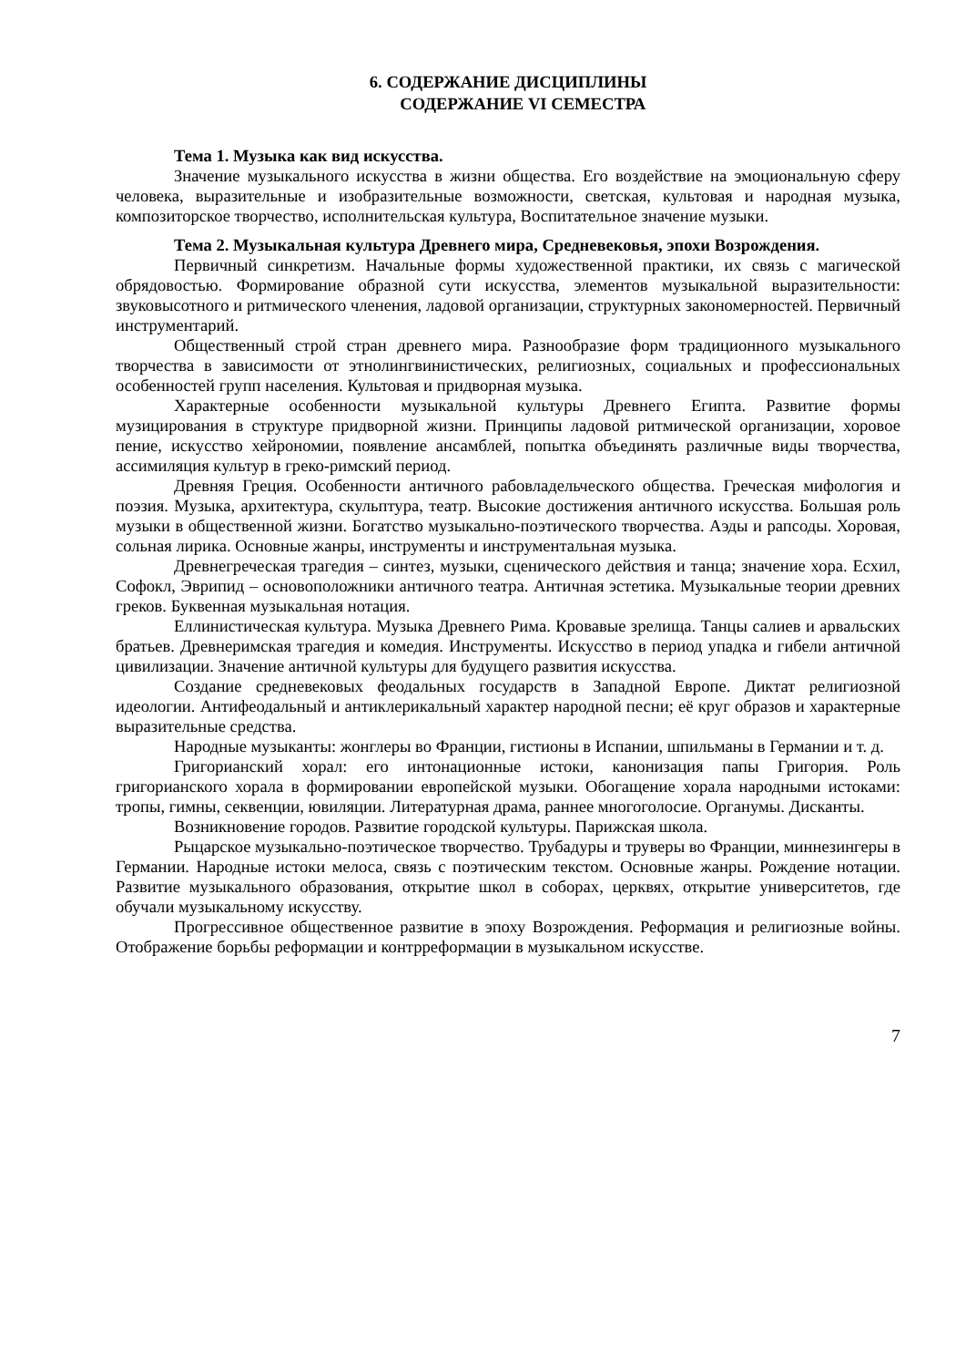6. СОДЕРЖАНИЕ ДИСЦИПЛИНЫ
СОДЕРЖАНИЕ VI СЕМЕСТРА
Тема 1. Музыка как вид искусства.
Значение музыкального искусства в жизни общества. Его воздействие на эмоциональную сферу человека, выразительные и изобразительные возможности, светская, культовая и народная музыка, композиторское творчество, исполнительская культура, Воспитательное значение музыки.
Тема 2. Музыкальная культура Древнего мира, Средневековья, эпохи Возрождения.
Первичный синкретизм. Начальные формы художественной практики, их связь с магической обрядовостью. Формирование образной сути искусства, элементов музыкальной выразительности: звуковысотного и ритмического членения, ладовой организации, структурных закономерностей. Первичный инструментарий.
Общественный строй стран древнего мира. Разнообразие форм традиционного музыкального творчества в зависимости от этнолингвинистических, религиозных, социальных и профессиональных особенностей групп населения. Культовая и придворная музыка.
Характерные особенности музыкальной культуры Древнего Египта. Развитие формы музицирования в структуре придворной жизни. Принципы ладовой ритмической организации, хоровое пение, искусство хейрономии, появление ансамблей, попытка объединять различные виды творчества, ассимиляция культур в греко-римский период.
Древняя Греция. Особенности античного рабовладельческого общества. Греческая мифология и поэзия. Музыка, архитектура, скульптура, театр. Высокие достижения античного искусства. Большая роль музыки в общественной жизни. Богатство музыкально-поэтического творчества. Аэды и рапсоды. Хоровая, сольная лирика. Основные жанры, инструменты и инструментальная музыка.
Древнегреческая трагедия – синтез, музыки, сценического действия и танца; значение хора. Есхил, Софокл, Эврипид – основоположники античного театра. Античная эстетика. Музыкальные теории древних греков. Буквенная музыкальная нотация.
Еллинистическая культура. Музыка Древнего Рима. Кровавые зрелища. Танцы салиев и арвальских братьев. Древнеримская трагедия и комедия. Инструменты. Искусство в период упадка и гибели античной цивилизации. Значение античной культуры для будущего развития искусства.
Создание средневековых феодальных государств в Западной Европе. Диктат религиозной идеологии. Антифеодальный и антиклерикальный характер народной песни; её круг образов и характерные выразительные средства.
Народные музыканты: жонглеры во Франции, гистионы в Испании, шпильманы в Германии и т. д.
Григорианский хорал: его интонационные истоки, канонизация папы Григория. Роль григорианского хорала в формировании европейской музыки. Обогащение хорала народными истоками: тропы, гимны, секвенции, ювиляции. Литературная драма, раннее многоголосие. Органумы. Дисканты.
Возникновение городов. Развитие городской культуры. Парижская школа.
Рыцарское музыкально-поэтическое творчество. Трубадуры и труверы во Франции, миннезингеры в Германии. Народные истоки мелоса, связь с поэтическим текстом. Основные жанры. Рождение нотации. Развитие музыкального образования, открытие школ в соборах, церквях, открытие университетов, где обучали музыкальному искусству.
Прогрессивное общественное развитие в эпоху Возрождения. Реформация и религиозные войны. Отображение борьбы реформации и контрреформации в музыкальном искусстве.
7